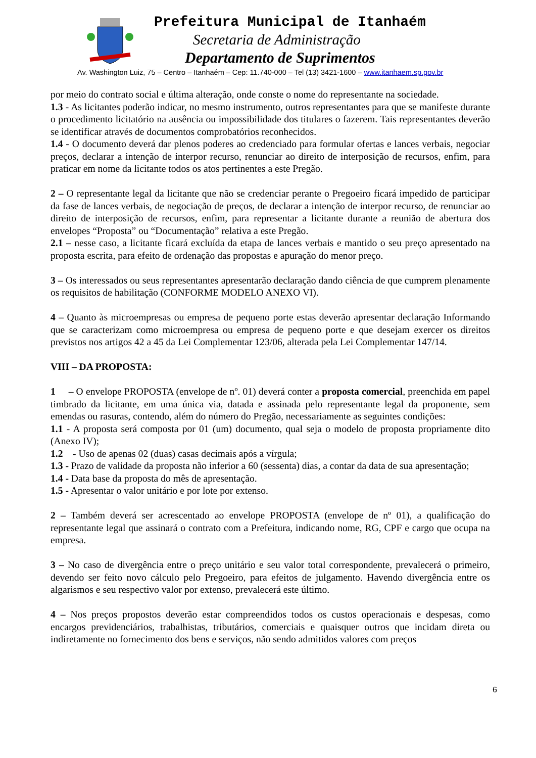Prefeitura Municipal de Itanhaém
Secretaria de Administração
Departamento de Suprimentos
Av. Washington Luiz, 75 – Centro – Itanhaém – Cep: 11.740-000 – Tel (13) 3421-1600 – www.itanhaem.sp.gov.br
por meio do contrato social e última alteração, onde conste o nome do representante na sociedade.
1.3 - As licitantes poderão indicar, no mesmo instrumento, outros representantes para que se manifeste durante o procedimento licitatório na ausência ou impossibilidade dos titulares o fazerem. Tais representantes deverão se identificar através de documentos comprobatórios reconhecidos.
1.4 - O documento deverá dar plenos poderes ao credenciado para formular ofertas e lances verbais, negociar preços, declarar a intenção de interpor recurso, renunciar ao direito de interposição de recursos, enfim, para praticar em nome da licitante todos os atos pertinentes a este Pregão.
2 – O representante legal da licitante que não se credenciar perante o Pregoeiro ficará impedido de participar da fase de lances verbais, de negociação de preços, de declarar a intenção de interpor recurso, de renunciar ao direito de interposição de recursos, enfim, para representar a licitante durante a reunião de abertura dos envelopes “Proposta” ou “Documentação” relativa a este Pregão.
2.1 – nesse caso, a licitante ficará excluída da etapa de lances verbais e mantido o seu preço apresentado na proposta escrita, para efeito de ordenação das propostas e apuração do menor preço.
3 – Os interessados ou seus representantes apresentarão declaração dando ciência de que cumprem plenamente os requisitos de habilitação (CONFORME MODELO ANEXO VI).
4 – Quanto às microempresas ou empresa de pequeno porte estas deverão apresentar declaração Informando que se caracterizam como microempresa ou empresa de pequeno porte e que desejam exercer os direitos previstos nos artigos 42 a 45 da Lei Complementar 123/06, alterada pela Lei Complementar 147/14.
VIII – DA PROPOSTA:
1 – O envelope PROPOSTA (envelope de nº. 01) deverá conter a proposta comercial, preenchida em papel timbrado da licitante, em uma única via, datada e assinada pelo representante legal da proponente, sem emendas ou rasuras, contendo, além do número do Pregão, necessariamente as seguintes condições:
1.1 - A proposta será composta por 01 (um) documento, qual seja o modelo de proposta propriamente dito (Anexo IV);
1.2 - Uso de apenas 02 (duas) casas decimais após a vírgula;
1.3 - Prazo de validade da proposta não inferior a 60 (sessenta) dias, a contar da data de sua apresentação;
1.4 - Data base da proposta do mês de apresentação.
1.5 - Apresentar o valor unitário e por lote por extenso.
2 – Também deverá ser acrescentado ao envelope PROPOSTA (envelope de nº 01), a qualificação do representante legal que assinará o contrato com a Prefeitura, indicando nome, RG, CPF e cargo que ocupa na empresa.
3 – No caso de divergência entre o preço unitário e seu valor total correspondente, prevalecerá o primeiro, devendo ser feito novo cálculo pelo Pregoeiro, para efeitos de julgamento. Havendo divergência entre os algarismos e seu respectivo valor por extenso, prevalecerá este último.
4 – Nos preços propostos deverão estar compreendidos todos os custos operacionais e despesas, como encargos previdenciários, trabalhistas, tributários, comerciais e quaisquer outros que incidam direta ou indiretamente no fornecimento dos bens e serviços, não sendo admitidos valores com preços
6